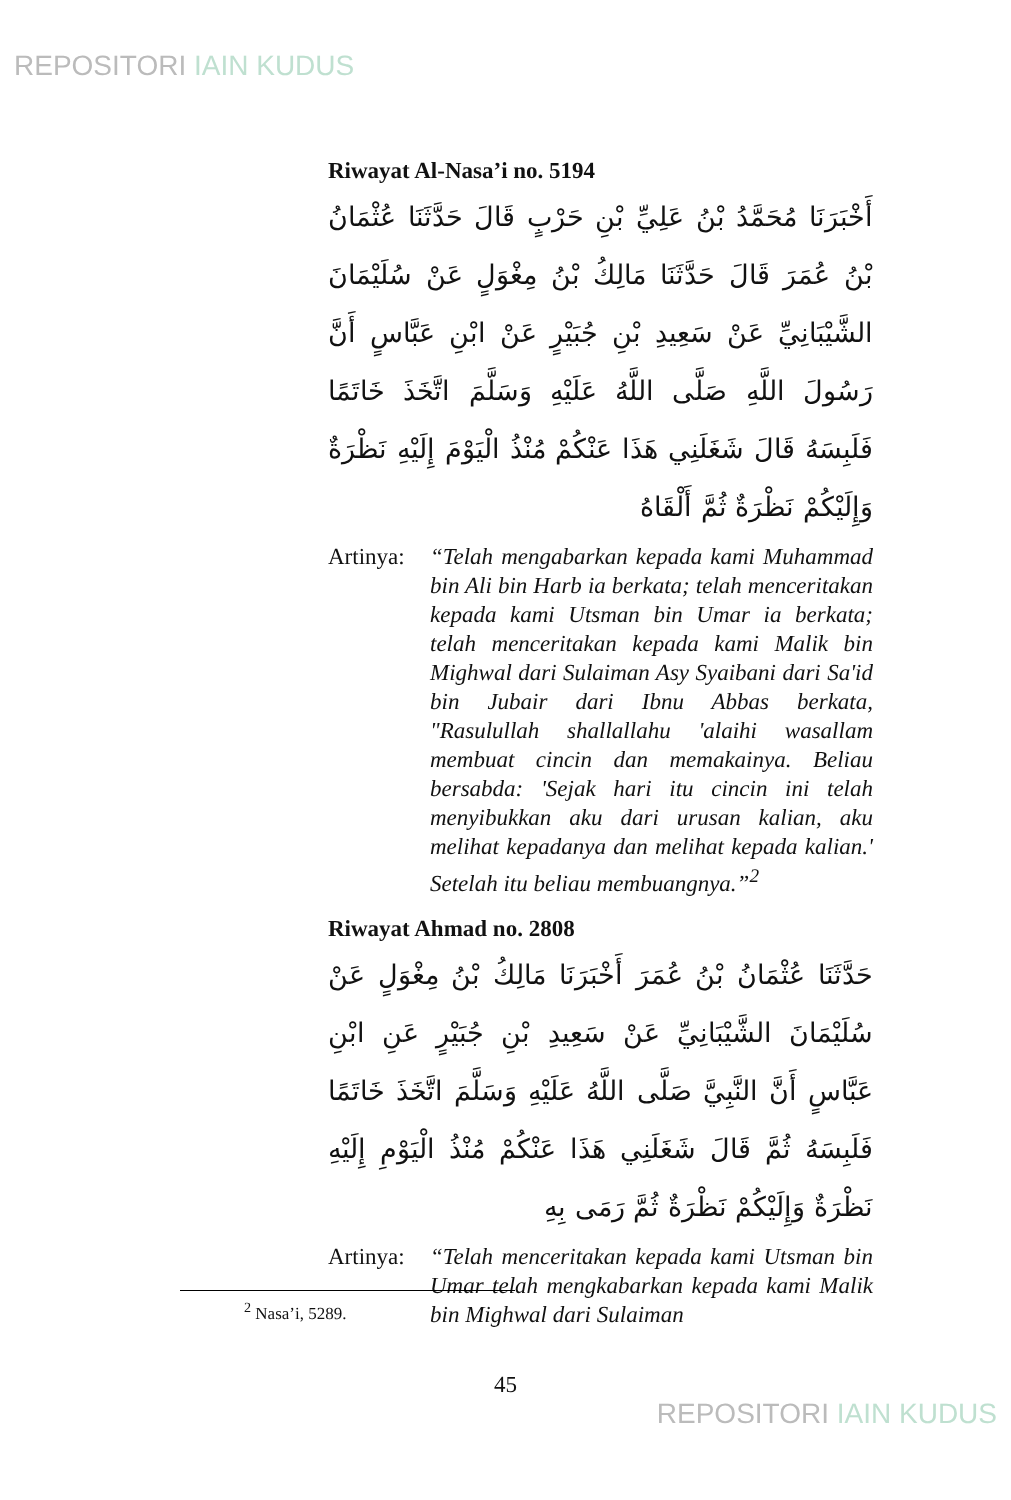REPOSITORI IAIN KUDUS
Riwayat Al-Nasa’i no. 5194
أَخْبَرَنَا مُحَمَّدُ بْنُ عَلِيِّ بْنِ حَرْبٍ قَالَ حَدَّثَنَا عُثْمَانُ بْنُ عُمَرَ قَالَ حَدَّثَنَا مَالِكُ بْنُ مِغْوَلٍ عَنْ سُلَيْمَانَ الشَّيْبَانِيِّ عَنْ سَعِيدِ بْنِ جُبَيْرٍ عَنْ ابْنِ عَبَّاسٍ أَنَّ رَسُولَ اللَّهِ صَلَّى اللَّهُ عَلَيْهِ وَسَلَّمَ اتَّخَذَ خَاتَمًا فَلَبِسَهُ قَالَ شَغَلَنِي هَذَا عَنْكُمْ مُنْذُ الْيَوْمَ إِلَيْهِ نَظْرَةٌ وَإِلَيْكُمْ نَظْرَةٌ ثُمَّ أَلْقَاهُ
Artinya:
“Telah mengabarkan kepada kami Muhammad bin Ali bin Harb ia berkata; telah menceritakan kepada kami Utsman bin Umar ia berkata; telah menceritakan kepada kami Malik bin Mighwal dari Sulaiman Asy Syaibani dari Sa'id bin Jubair dari Ibnu Abbas berkata, "Rasulullah shallallahu 'alaihi wasallam membuat cincin dan memakainya. Beliau bersabda: 'Sejak hari itu cincin ini telah menyibukkan aku dari urusan kalian, aku melihat kepadanya dan melihat kepada kalian.' Setelah itu beliau membuangnya.”<sup>2</sup>
Riwayat Ahmad no. 2808
حَدَّثَنَا عُثْمَانُ بْنُ عُمَرَ أَخْبَرَنَا مَالِكُ بْنُ مِغْوَلٍ عَنْ سُلَيْمَانَ الشَّيْبَانِيِّ عَنْ سَعِيدِ بْنِ جُبَيْرٍ عَنِ ابْنِ عَبَّاسٍ أَنَّ النَّبِيَّ صَلَّى اللَّهُ عَلَيْهِ وَسَلَّمَ اتَّخَذَ خَاتَمًا فَلَبِسَهُ ثُمَّ قَالَ شَغَلَنِي هَذَا عَنْكُمْ مُنْذُ الْيَوْمِ إِلَيْهِ نَظْرَةٌ وَإِلَيْكُمْ نَظْرَةٌ ثُمَّ رَمَى بِهِ
Artinya:
“Telah menceritakan kepada kami Utsman bin Umar telah mengkabarkan kepada kami Malik bin Mighwal dari Sulaiman
<sup>2</sup> Nasa’i, 5289.
45
REPOSITORI IAIN KUDUS